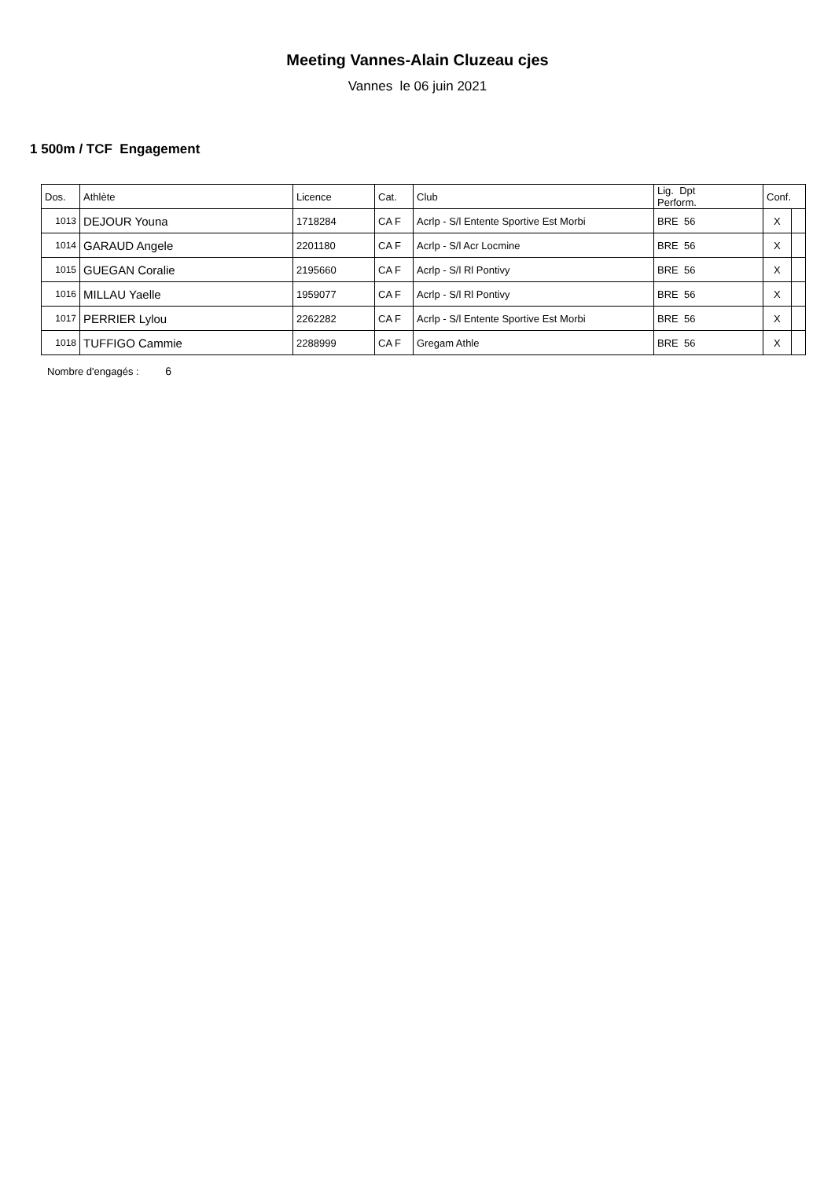Meeting Vannes-Alain Cluzeau cjes
Vannes le 06 juin 2021
1 500m / TCF Engagement
| Dos. | Athlète | Licence | Cat. | Club | Lig. Dpt Perform. | Conf. | |
| --- | --- | --- | --- | --- | --- | --- | --- |
| 1013 | DEJOUR Youna | 1718284 | CA F | Acrlp - S/l Entente Sportive Est Morbi | BRE 56 | X | |
| 1014 | GARAUD Angele | 2201180 | CA F | Acrlp - S/l Acr Locmine | BRE 56 | X | |
| 1015 | GUEGAN Coralie | 2195660 | CA F | Acrlp - S/l Rl Pontivy | BRE 56 | X | |
| 1016 | MILLAU Yaelle | 1959077 | CA F | Acrlp - S/l Rl Pontivy | BRE 56 | X | |
| 1017 | PERRIER Lylou | 2262282 | CA F | Acrlp - S/l Entente Sportive Est Morbi | BRE 56 | X | |
| 1018 | TUFFIGO Cammie | 2288999 | CA F | Gregam Athle | BRE 56 | X | |
Nombre d'engagés : 6